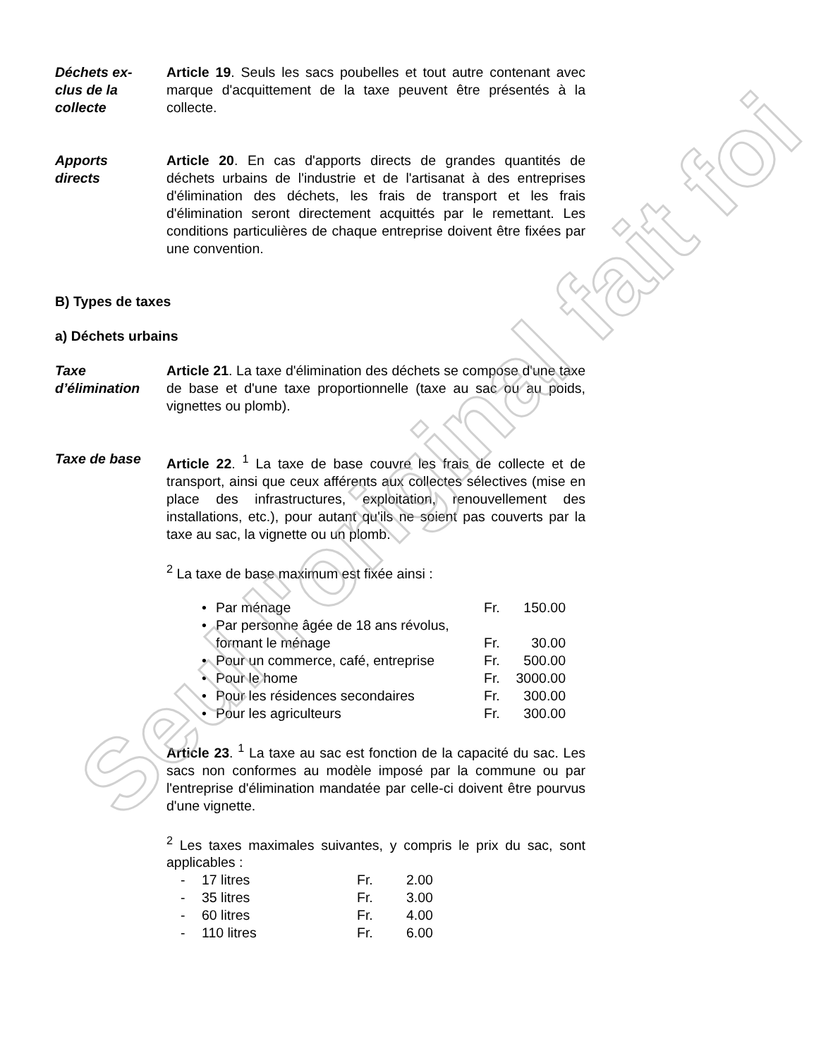Déchets ex-
clus de la
collecte
Article 19. Seuls les sacs poubelles et tout autre contenant avec marque d'acquittement de la taxe peuvent être présentés à la collecte.
Apports
directs
Article 20. En cas d'apports directs de grandes quantités de déchets urbains de l'industrie et de l'artisanat à des entreprises d'élimination des déchets, les frais de transport et les frais d'élimination seront directement acquittés par le remettant. Les conditions particulières de chaque entreprise doivent être fixées par une convention.
B) Types de taxes
a) Déchets urbains
Taxe
d’élimination
Article 21. La taxe d'élimination des déchets se compose d'une taxe de base et d'une taxe proportionnelle (taxe au sac ou au poids, vignettes ou plomb).
Taxe de base Article 22. <sup>1</sup> La taxe de base couvre les frais de collecte et de transport, ainsi que ceux afférents aux collectes sélectives (mise en place des infrastructures, exploitation, renouvellement des installations, etc.), pour autant qu'ils ne soient pas couverts par la taxe au sac, la vignette ou un plomb.
<sup>2</sup> La taxe de base maximum est fixée ainsi :
• Par ménage Fr. 150.00
• Par personne âgée de 18 ans révolus,
formant le ménage Fr. 30.00
• Pour un commerce, café, entreprise Fr. 500.00
• Pour le home Fr. 3000.00
• Pour les résidences secondaires Fr. 300.00
• Pour les agriculteurs Fr. 300.00
Article 23. <sup>1</sup> La taxe au sac est fonction de la capacité du sac. Les sacs non conformes au modèle imposé par la commune ou par l'entreprise d'élimination mandatée par celle-ci doivent être pourvus d'une vignette.
<sup>2</sup> Les taxes maximales suivantes, y compris le prix du sac, sont applicables :
| - | 17 litres | Fr. | 2.00 |
| - | 35 litres | Fr. | 3.00 |
| - | 60 litres | Fr. | 4.00 |
| - | 110 litres | Fr. | 6.00 |
Seul l'original fait foi